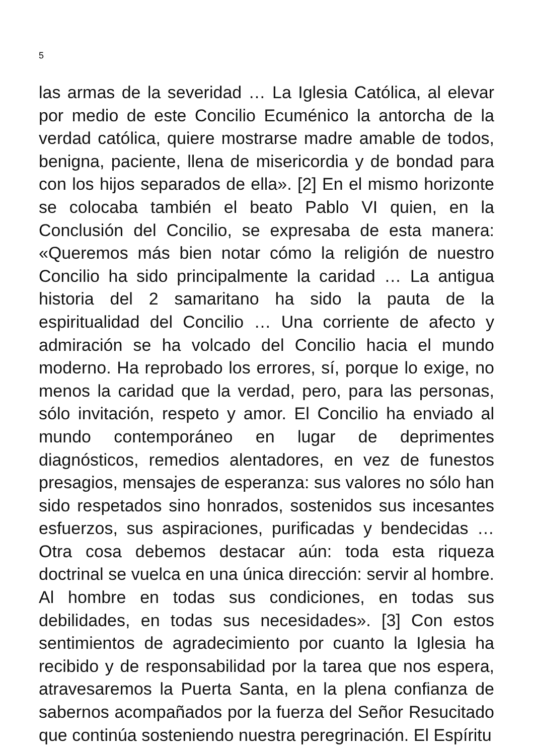5
las armas de la severidad … La Iglesia Católica, al elevar por medio de este Concilio Ecuménico la antorcha de la verdad católica, quiere mostrarse madre amable de todos, benigna, paciente, llena de misericordia y de bondad para con los hijos separados de ella». [2] En el mismo horizonte se colocaba también el beato Pablo VI quien, en la Conclusión del Concilio, se expresaba de esta manera: «Queremos más bien notar cómo la religión de nuestro Concilio ha sido principalmente la caridad … La antigua historia del 2 samaritano ha sido la pauta de la espiritualidad del Concilio … Una corriente de afecto y admiración se ha volcado del Concilio hacia el mundo moderno. Ha reprobado los errores, sí, porque lo exige, no menos la caridad que la verdad, pero, para las personas, sólo invitación, respeto y amor. El Concilio ha enviado al mundo contemporáneo en lugar de deprimentes diagnósticos, remedios alentadores, en vez de funestos presagios, mensajes de esperanza: sus valores no sólo han sido respetados sino honrados, sostenidos sus incesantes esfuerzos, sus aspiraciones, purificadas y bendecidas … Otra cosa debemos destacar aún: toda esta riqueza doctrinal se vuelca en una única dirección: servir al hombre. Al hombre en todas sus condiciones, en todas sus debilidades, en todas sus necesidades». [3] Con estos sentimientos de agradecimiento por cuanto la Iglesia ha recibido y de responsabilidad por la tarea que nos espera, atravesaremos la Puerta Santa, en la plena confianza de sabernos acompañados por la fuerza del Señor Resucitado que continúa sosteniendo nuestra peregrinación. El Espíritu